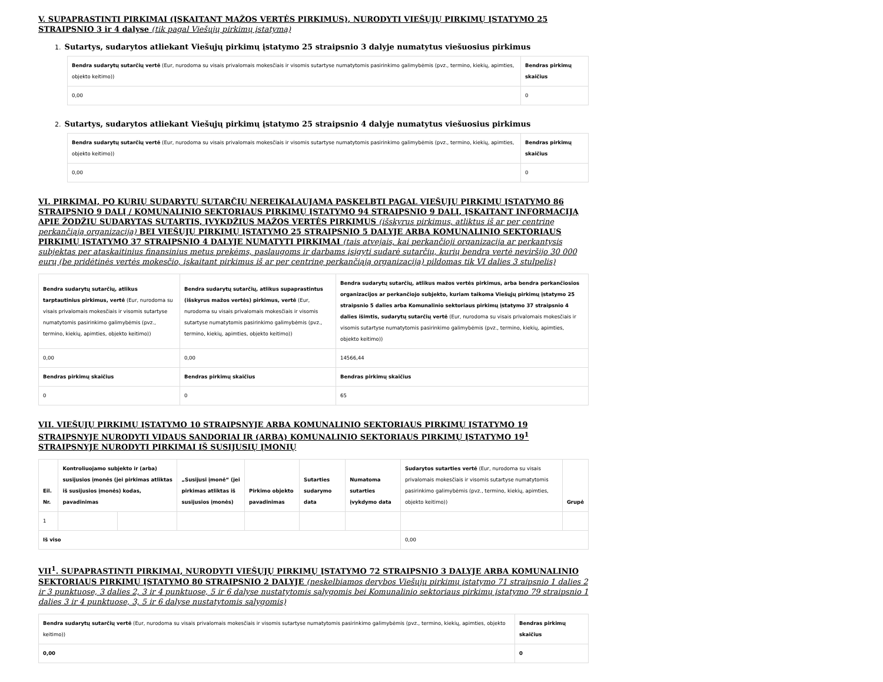V. SUPAPRASTINTI PIRKIMAI (ĮSKAITANT MAŽOS VERTĖS PIRKIMUS), NURODYTI VIEŠŲJŲ PIRKIMŲ ĮSTATYMO 25 STRAIPSNIO 3 ir 4 dalyse (tik pagal Viešųjų pirkimų įstatymą)
1. Sutartys, sudarytos atliekant Viešųjų pirkimų įstatymo 25 straipsnio 3 dalyje numatytus viešuosius pirkimus
| Bendra sudarytų sutarčių vertė (Eur, nurodoma su visais privalomais mokesčiais ir visomis sutartyse numatytomis pasirinkimo galimybėmis (pvz., termino, kiekių, apimties, objekto keitimo)) | Bendras pirkimų skaičius |
| --- | --- |
| 0,00 | 0 |
2. Sutartys, sudarytos atliekant Viešųjų pirkimų įstatymo 25 straipsnio 4 dalyje numatytus viešuosius pirkimus
| Bendra sudarytų sutarčių vertė (Eur, nurodoma su visais privalomais mokesčiais ir visomis sutartyse numatytomis pasirinkimo galimybėmis (pvz., termino, kiekių, apimties, objekto keitimo)) | Bendras pirkimų skaičius |
| --- | --- |
| 0,00 | 0 |
VI. PIRKIMAI, PO KURIŲ SUDARYTŲ SUTARČIŲ NEREIKALAUJAMA PASKELBTI PAGAL VIEŠŲJŲ PIRKIMŲ ĮSTATYMO 86 STRAIPSNIO 9 DALĮ / KOMUNALINIO SEKTORIAUS PIRKIMŲ ĮSTATYMO 94 STRAIPSNIO 9 DALĮ, ĮSKAITANT INFORMACIJĄ APIE ŽODŽIU SUDARYTAS SUTARTIS, ĮVYKDŽIUS MAŽOS VERTĖS PIRKIMUS (išskyrus pirkimus, atliktus iš ar per centrinę perkančiąją organizaciją) BEI VIEŠŲJŲ PIRKIMŲ ĮSTATYMO 25 STRAIPSNIO 5 DALYJE ARBA KOMUNALINIO SEKTORIAUS PIRKIMŲ ĮSTATYMO 37 STRAIPSNIO 4 DALYJE NUMATYTI PIRKIMAI (tais atvejais, kai perkančioji organizacija ar perkantysis subjektas per ataskaitinius finansinius metus prekėms, paslaugoms ir darbams įsigyti sudarė sutarčių, kurių bendra vertė neviršijo 30 000 eurų (be pridėtinės vertės mokesčio, įskaitant pirkimus iš ar per centrinę perkančiąją organizaciją) pildomas tik VI dalies 3 stulpelis)
| Bendra sudarytų sutarčių, atlikus tarptautinius pirkimus, vertė (Eur, nurodoma su visais privalomais mokesčiais ir visomis sutartyse numatytomis pasirinkimo galimybėmis (pvz., termino, kiekių, apimties, objekto keitimo)) | Bendra sudarytų sutarčių, atlikus supaprastintus (išskyrus mažos vertės) pirkimus, vertė (Eur, nurodoma su visais privalomais mokesčiais ir visomis sutartyse numatytomis pasirinkimo galimybėmis (pvz., termino, kiekių, apimties, objekto keitimo)) | Bendra sudarytų sutarčių, atlikus mažos vertės pirkimus, arba bendra perkančiosios organizacijos ar perkančiojo subjekto, kuriam taikoma Viešųjų pirkimų įstatymo 25 straipsnio 5 dalies arba Komunalinio sektoriaus pirkimų įstatymo 37 straipsnio 4 dalies išimtis, sudarytų sutarčių vertė (Eur, nurodoma su visais privalomais mokesčiais ir visomis sutartyse numatytomis pasirinkimo galimybėmis (pvz., termino, kiekių, apimties, objekto keitimo)) |
| --- | --- | --- |
| 0,00 | 0,00 | 14566,44 |
| Bendras pirkimų skaičius | Bendras pirkimų skaičius | Bendras pirkimų skaičius |
| 0 | 0 | 65 |
VII. VIEŠŲJŲ PIRKIMŲ ĮSTATYMO 10 STRAIPSNYJE ARBA KOMUNALINIO SEKTORIAUS PIRKIMŲ ĮSTATYMO 19 STRAIPSNYJE NURODYTI VIDAUS SANDORIAI IR (ARBA) KOMUNALINIO SEKTORIAUS PIRKIMŲ ĮSTATYMO 19<sup>1</sup> STRAIPSNYJE NURODYTI PIRKIMAI IŠ SUSIJUSIŲ ĮMONIŲ
| Eil. Nr. | Kontroliuojamo subjekto ir (arba) susijusios įmonės (jei pirkimas atliktas iš susijusios įmonės) kodas, pavadinimas | | „Susijusi įmonė“ (jei pirkimas atliktas iš susijusios įmonės) | Pirkimo objekto pavadinimas | Sutarties sudarymo data | Numatoma sutarties įvykdymo data | Sudarytos sutarties vertė (Eur, nurodoma su visais privalomais mokesčiais ir visomis sutartyse numatytomis pasirinkimo galimybėmis (pvz., termino, kiekių, apimties, objekto keitimo)) | Grupė |
| --- | --- | --- | --- | --- | --- | --- | --- | --- |
| 1 | | | | | | | | |
| Iš viso | | | | | | | 0,00 | |
VII<sup>1</sup>. SUPAPRASTINTI PIRKIMAI, NURODYTI VIEŠŲJŲ PIRKIMŲ ĮSTATYMO 72 STRAIPSNIO 3 DALYJE ARBA KOMUNALINIO SEKTORIAUS PIRKIMŲ ĮSTATYMO 80 STRAIPSNIO 2 DALYJE (neskelbiamos derybos Viešųjų pirkimų įstatymo 71 straipsnio 1 dalies 2 ir 3 punktuose, 3 dalies 2, 3 ir 4 punktuose, 5 ir 6 dalyse nustatytomis sąlygomis bei Komunalinio sektoriaus pirkimų įstatymo 79 straipsnio 1 dalies 3 ir 4 punktuose, 3, 5 ir 6 dalyse nustatytomis sąlygomis)
| Bendra sudarytų sutarčių vertė (Eur, nurodoma su visais privalomais mokesčiais ir visomis sutartyse numatytomis pasirinkimo galimybėmis (pvz., termino, kiekių, apimties, objekto keitimo)) | Bendras pirkimų skaičius |
| --- | --- |
| 0,00 | 0 |